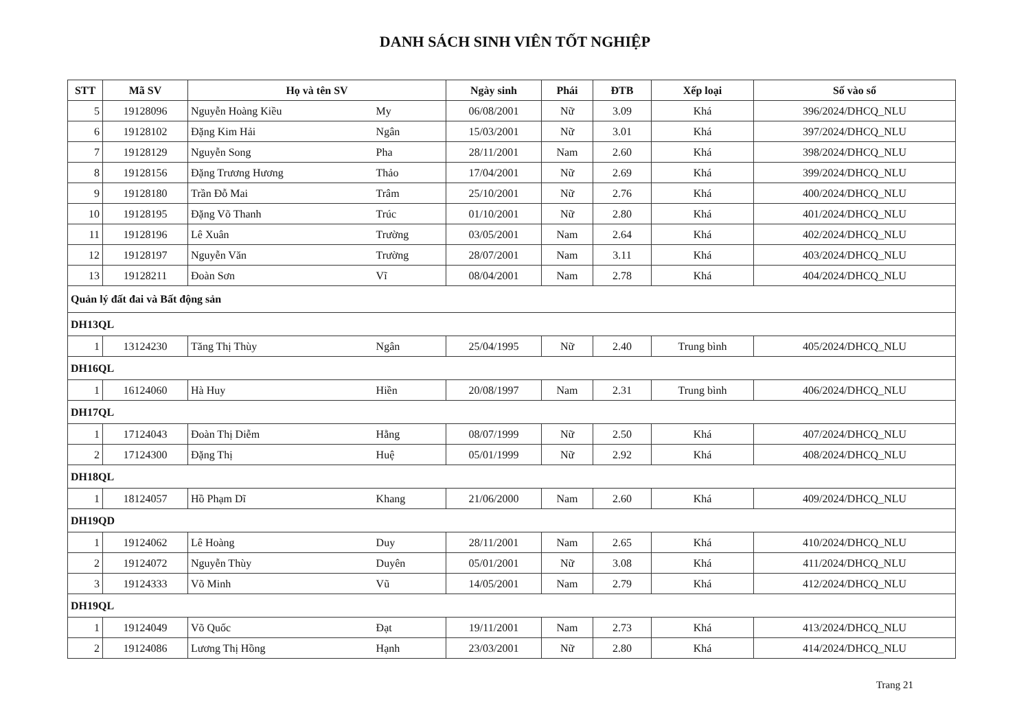DANH SÁCH SINH VIÊN TỐT NGHIỆP
| STT | Mã SV | Họ và tên SV | | Ngày sinh | Phái | ĐTB | Xếp loại | Số vào sổ |
| --- | --- | --- | --- | --- | --- | --- | --- | --- |
| 5 | 19128096 | Nguyễn Hoàng Kiều | My | 06/08/2001 | Nữ | 3.09 | Khá | 396/2024/DHCQ_NLU |
| 6 | 19128102 | Đặng Kim Hải | Ngân | 15/03/2001 | Nữ | 3.01 | Khá | 397/2024/DHCQ_NLU |
| 7 | 19128129 | Nguyễn Song | Pha | 28/11/2001 | Nam | 2.60 | Khá | 398/2024/DHCQ_NLU |
| 8 | 19128156 | Đặng Trương Hương | Thảo | 17/04/2001 | Nữ | 2.69 | Khá | 399/2024/DHCQ_NLU |
| 9 | 19128180 | Trần Đỗ Mai | Trâm | 25/10/2001 | Nữ | 2.76 | Khá | 400/2024/DHCQ_NLU |
| 10 | 19128195 | Đặng Võ Thanh | Trúc | 01/10/2001 | Nữ | 2.80 | Khá | 401/2024/DHCQ_NLU |
| 11 | 19128196 | Lê Xuân | Trường | 03/05/2001 | Nam | 2.64 | Khá | 402/2024/DHCQ_NLU |
| 12 | 19128197 | Nguyễn Văn | Trường | 28/07/2001 | Nam | 3.11 | Khá | 403/2024/DHCQ_NLU |
| 13 | 19128211 | Đoàn Sơn | Vĩ | 08/04/2001 | Nam | 2.78 | Khá | 404/2024/DHCQ_NLU |
| Quản lý đất đai và Bất động sản | | | | | | | | |
| DH13QL | | | | | | | | |
| 1 | 13124230 | Tăng Thị Thùy | Ngân | 25/04/1995 | Nữ | 2.40 | Trung bình | 405/2024/DHCQ_NLU |
| DH16QL | | | | | | | | |
| 1 | 16124060 | Hà Huy | Hiền | 20/08/1997 | Nam | 2.31 | Trung bình | 406/2024/DHCQ_NLU |
| DH17QL | | | | | | | | |
| 1 | 17124043 | Đoàn Thị Diễm | Hằng | 08/07/1999 | Nữ | 2.50 | Khá | 407/2024/DHCQ_NLU |
| 2 | 17124300 | Đặng Thị | Huệ | 05/01/1999 | Nữ | 2.92 | Khá | 408/2024/DHCQ_NLU |
| DH18QL | | | | | | | | |
| 1 | 18124057 | Hồ Phạm Dĩ | Khang | 21/06/2000 | Nam | 2.60 | Khá | 409/2024/DHCQ_NLU |
| DH19QD | | | | | | | | |
| 1 | 19124062 | Lê Hoàng | Duy | 28/11/2001 | Nam | 2.65 | Khá | 410/2024/DHCQ_NLU |
| 2 | 19124072 | Nguyễn Thùy | Duyên | 05/01/2001 | Nữ | 3.08 | Khá | 411/2024/DHCQ_NLU |
| 3 | 19124333 | Võ Minh | Vũ | 14/05/2001 | Nam | 2.79 | Khá | 412/2024/DHCQ_NLU |
| DH19QL | | | | | | | | |
| 1 | 19124049 | Võ Quốc | Đạt | 19/11/2001 | Nam | 2.73 | Khá | 413/2024/DHCQ_NLU |
| 2 | 19124086 | Lương Thị Hồng | Hạnh | 23/03/2001 | Nữ | 2.80 | Khá | 414/2024/DHCQ_NLU |
Trang 21